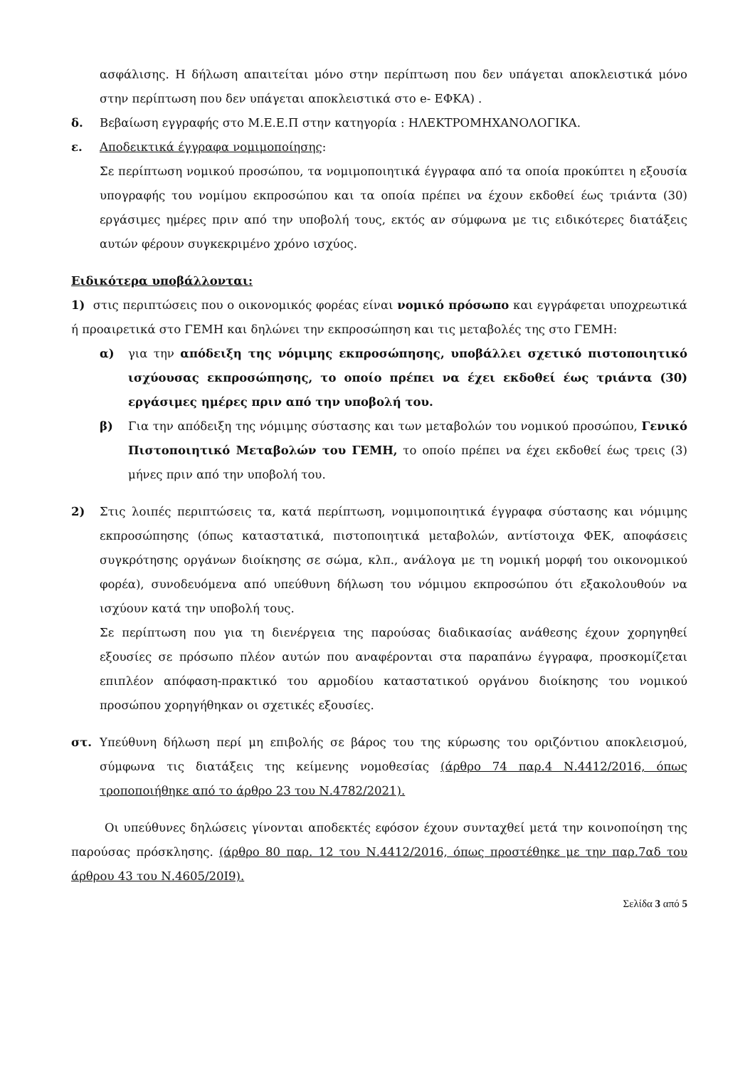ασφάλισης. Η δήλωση απαιτείται μόνο στην περίπτωση που δεν υπάγεται αποκλειστικά μόνο στην περίπτωση που δεν υπάγεται αποκλειστικά στο e- ΕΦΚΑ) .
δ. Βεβαίωση εγγραφής στο Μ.Ε.Ε.Π στην κατηγορία : ΗΛΕΚΤΡΟΜΗΧΑΝΟΛΟΓΙΚΑ.
ε. Αποδεικτικά έγγραφα νομιμοποίησης:
Σε περίπτωση νομικού προσώπου, τα νομιμοποιητικά έγγραφα από τα οποία προκύπτει η εξουσία υπογραφής του νομίμου εκπροσώπου και τα οποία πρέπει να έχουν εκδοθεί έως τριάντα (30) εργάσιμες ημέρες πριν από την υποβολή τους, εκτός αν σύμφωνα με τις ειδικότερες διατάξεις αυτών φέρουν συγκεκριμένο χρόνο ισχύος.
Ειδικότερα υποβάλλονται:
1) στις περιπτώσεις που ο οικονομικός φορέας είναι νομικό πρόσωπο και εγγράφεται υποχρεωτικά ή προαιρετικά στο ΓΕΜΗ και δηλώνει την εκπροσώπηση και τις μεταβολές της στο ΓΕΜΗ:
α) για την απόδειξη της νόμιμης εκπροσώπησης, υποβάλλει σχετικό πιστοποιητικό ισχύουσας εκπροσώπησης, το οποίο πρέπει να έχει εκδοθεί έως τριάντα (30) εργάσιμες ημέρες πριν από την υποβολή του.
β) Για την απόδειξη της νόμιμης σύστασης και των μεταβολών του νομικού προσώπου, Γενικό Πιστοποιητικό Μεταβολών του ΓΕΜΗ, το οποίο πρέπει να έχει εκδοθεί έως τρεις (3) μήνες πριν από την υποβολή του.
2) Στις λοιπές περιπτώσεις τα, κατά περίπτωση, νομιμοποιητικά έγγραφα σύστασης και νόμιμης εκπροσώπησης (όπως καταστατικά, πιστοποιητικά μεταβολών, αντίστοιχα ΦΕΚ, αποφάσεις συγκρότησης οργάνων διοίκησης σε σώμα, κλπ., ανάλογα με τη νομική μορφή του οικονομικού φορέα), συνοδευόμενα από υπεύθυνη δήλωση του νόμιμου εκπροσώπου ότι εξακολουθούν να ισχύουν κατά την υποβολή τους.
Σε περίπτωση που για τη διενέργεια της παρούσας διαδικασίας ανάθεσης έχουν χορηγηθεί εξουσίες σε πρόσωπο πλέον αυτών που αναφέρονται στα παραπάνω έγγραφα, προσκομίζεται επιπλέον απόφαση-πρακτικό του αρμοδίου καταστατικού οργάνου διοίκησης του νομικού προσώπου χορηγήθηκαν οι σχετικές εξουσίες.
στ. Υπεύθυνη δήλωση περί μη επιβολής σε βάρος του της κύρωσης του οριζόντιου αποκλεισμού, σύμφωνα τις διατάξεις της κείμενης νομοθεσίας (άρθρο 74 παρ.4 Ν.4412/2016, όπως τροποποιήθηκε από το άρθρο 23 του Ν.4782/2021).
Οι υπεύθυνες δηλώσεις γίνονται αποδεκτές εφόσον έχουν συνταχθεί μετά την κοινοποίηση της παρούσας πρόσκλησης. (άρθρο 80 παρ. 12 του Ν.4412/2016, όπως προστέθηκε με την παρ.7αδ του άρθρου 43 του Ν.4605/20Ι9).
Σελίδα 3 από 5